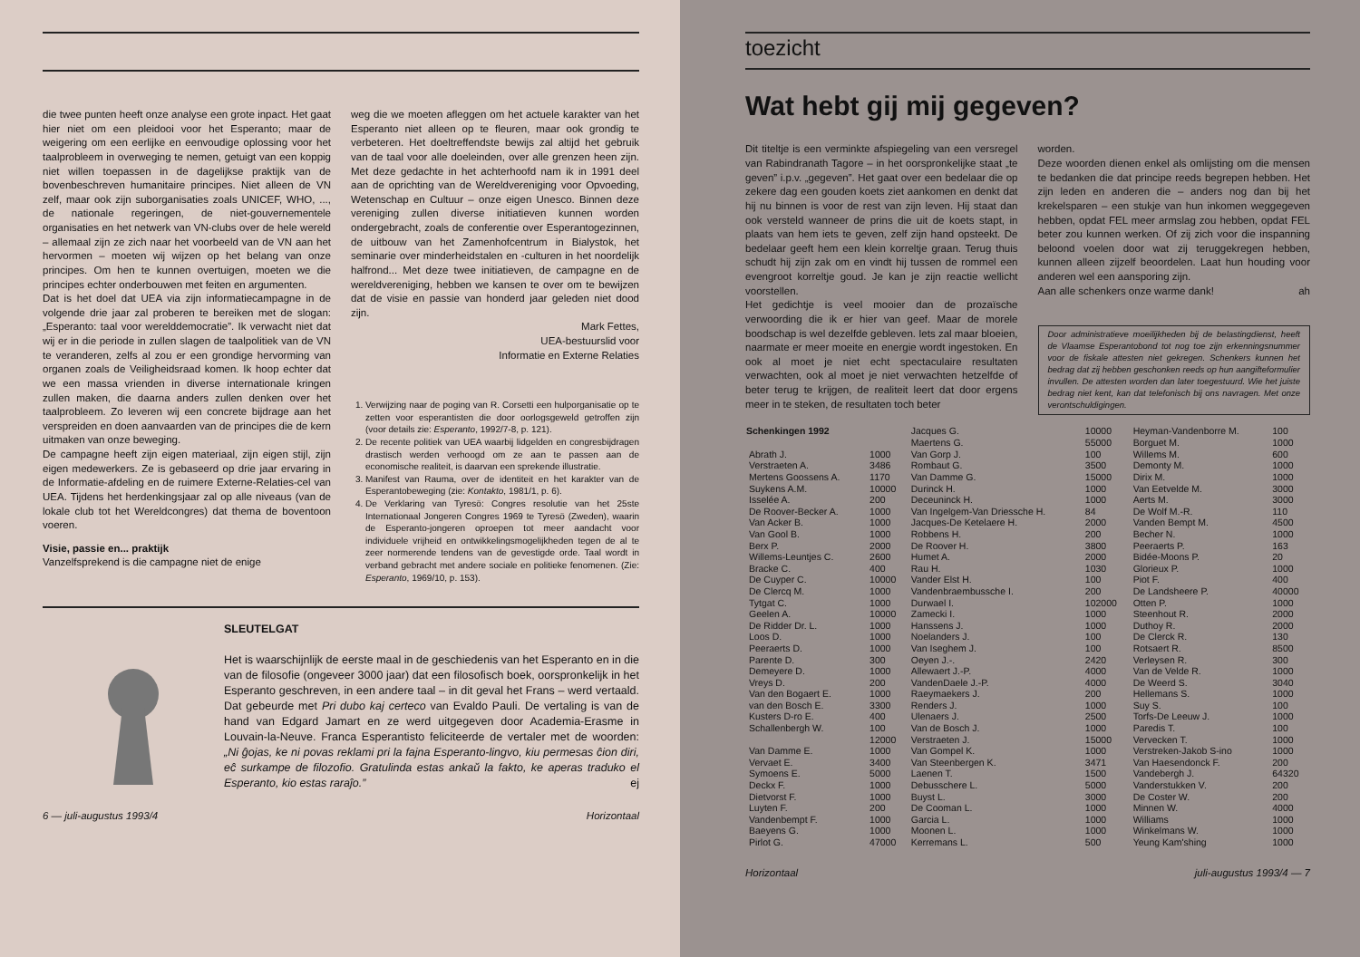die twee punten heeft onze analyse een grote inpact. Het gaat hier niet om een pleidooi voor het Esperanto; maar de weigering om een eerlijke en eenvoudige oplossing voor het taalprobleem in overweging te nemen, getuigt van een koppig niet willen toepassen in de dagelijkse praktijk van de bovenbeschreven humanitaire principes. Niet alleen de VN zelf, maar ook zijn suborganisaties zoals UNICEF, WHO, ..., de nationale regeringen, de niet-gouvernementele organisaties en het netwerk van VN-clubs over de hele wereld – allemaal zijn ze zich naar het voorbeeld van de VN aan het hervormen – moeten wij wijzen op het belang van onze principes. Om hen te kunnen overtuigen, moeten we die principes echter onderbouwen met feiten en argumenten.
Dat is het doel dat UEA via zijn informatiecampagne in de volgende drie jaar zal proberen te bereiken met de slogan: „Esperanto: taal voor werelddemocratie”. Ik verwacht niet dat wij er in die periode in zullen slagen de taalpolitiek van de VN te veranderen, zelfs al zou er een grondige hervorming van organen zoals de Veiligheidsraad komen. Ik hoop echter dat we een massa vrienden in diverse internationale kringen zullen maken, die daarna anders zullen denken over het taalprobleem. Zo leveren wij een concrete bijdrage aan het verspreiden en doen aanvaarden van de principes die de kern uitmaken van onze beweging.
De campagne heeft zijn eigen materiaal, zijn eigen stijl, zijn eigen medewerkers. Ze is gebaseerd op drie jaar ervaring in de Informatie-afdeling en de ruimere Externe-Relaties-cel van UEA. Tijdens het herdenkingsjaar zal op alle niveaus (van de lokale club tot het Wereldcongres) dat thema de boventoon voeren.
Visie, passie en... praktijk
Vanzelfsprekend is die campagne niet de enige
weg die we moeten afleggen om het actuele karakter van het Esperanto niet alleen op te fleuren, maar ook grondig te verbeteren. Het doeltreffendste bewijs zal altijd het gebruik van de taal voor alle doeleinden, over alle grenzen heen zijn. Met deze gedachte in het achterhoofd nam ik in 1991 deel aan de oprichting van de Wereldvereniging voor Opvoeding, Wetenschap en Cultuur – onze eigen Unesco. Binnen deze vereniging zullen diverse initiatieven kunnen worden ondergebracht, zoals de conferentie over Esperantogezinnen, de uitbouw van het Zamenhofcentrum in Bialystok, het seminarie over minderheidstalen en -culturen in het noordelijk halfrond... Met deze twee initiatieven, de campagne en de wereldvereniging, hebben we kansen te over om te bewijzen dat de visie en passie van honderd jaar geleden niet dood zijn.
Mark Fettes,
UEA-bestuurslid voor
Informatie en Externe Relaties
1. Verwijzing naar de poging van R. Corsetti een hulporganisatie op te zetten voor esperantisten die door oorlogsgeweld getroffen zijn (voor details zie: Esperanto, 1992/7-8, p. 121).
2. De recente politiek van UEA waarbij lidgelden en congresbijdragen drastisch werden verhoogd om ze aan te passen aan de economische realiteit, is daarvan een sprekende illustratie.
3. Manifest van Rauma, over de identiteit en het karakter van de Esperantobeweging (zie: Kontakto, 1981/1, p. 6).
4. De Verklaring van Tyresö: Congres resolutie van het 25ste Internationaal Jongeren Congres 1969 te Tyresö (Zweden), waarin de Esperanto-jongeren oproepen tot meer aandacht voor individuele vrijheid en ontwikkelingsmogelijkheden tegen de al te zeer normerende tendens van de gevestigde orde. Taal wordt in verband gebracht met andere sociale en politieke fenomenen. (Zie: Esperanto, 1969/10, p. 153).
SLEUTELGAT
Het is waarschijnlijk de eerste maal in de geschiedenis van het Esperanto en in die van de filosofie (ongeveer 3000 jaar) dat een filosofisch boek, oorspronkelijk in het Esperanto geschreven, in een andere taal – in dit geval het Frans – werd vertaald. Dat gebeurde met Pri dubo kaj certeco van Evaldo Pauli. De vertaling is van de hand van Edgard Jamart en ze werd uitgegeven door Academia-Erasme in Louvain-la-Neuve. Franca Esperantisto feliciteerde de vertaler met de woorden: „Ni ĝojas, ke ni povas reklami pri la fajna Esperanto-lingvo, kiu permesas ĉion diri, eĉ surkampe de filozofio. Gratulinda estas ankaŭ la fakto, ke aperas traduko el Esperanto, kio estas raraĵo.” ej
6 — juli-augustus 1993/4 Horizontaal
toezicht
Wat hebt gij mij gegeven?
Dit titeltje is een verminkte afspiegeling van een versregel van Rabindranath Tagore – in het oorspronkelijke staat „te geven” i.p.v. „gegeven”. Het gaat over een bedelaar die op zekere dag een gouden koets ziet aankomen en denkt dat hij nu binnen is voor de rest van zijn leven. Hij staat dan ook versteld wanneer de prins die uit de koets stapt, in plaats van hem iets te geven, zelf zijn hand opsteekt. De bedelaar geeft hem een klein korreltje graan. Terug thuis schudt hij zijn zak om en vindt hij tussen de rommel een evengroot korreltje goud. Je kan je zijn reactie wellicht voorstellen.
Het gedichtje is veel mooier dan de prozaïsche verwoording die ik er hier van geef. Maar de morele boodschap is wel dezelfde gebleven. Iets zal maar bloeien, naarmate er meer moeite en energie wordt ingestoken. En ook al moet je niet echt spectaculaire resultaten verwachten, ook al moet je niet verwachten hetzelfde of beter terug te krijgen, de realiteit leert dat door ergens meer in te steken, de resultaten toch beter
worden.
Deze woorden dienen enkel als omlijsting om die mensen te bedanken die dat principe reeds begrepen hebben. Het zijn leden en anderen die – anders nog dan bij het krekelsparen – een stukje van hun inkomen weggegeven hebben, opdat FEL meer armslag zou hebben, opdat FEL beter zou kunnen werken. Of zij zich voor die inspanning beloond voelen door wat zij teruggekregen hebben, kunnen alleen zijzelf beoordelen. Laat hun houding voor anderen wel een aansporing zijn.
Aan alle schenkers onze warme dank! ah
Door administratieve moeilijkheden bij de belastingdienst, heeft de Vlaamse Esperantobond tot nog toe zijn erkenningsnummer voor de fiskale attesten niet gekregen. Schenkers kunnen het bedrag dat zij hebben geschonken reeds op hun aangifteformulier invullen. De attesten worden dan later toegestuurd. Wie het juiste bedrag niet kent, kan dat telefonisch bij ons navragen. Met onze verontschuldigingen.
| Schenkingen 1992 | | Jacques G. | 10000 | Heyman-Vandenborre M. | 100 |
| | | Maertens G. | 55000 | Borguet M. | 1000 |
| Abrath J. | 1000 | Van Gorp J. | 100 | Willems M. | 600 |
| Verstraeten A. | 3486 | Rombaut G. | 3500 | Demonty M. | 1000 |
| Mertens Goossens A. | 1170 | Van Damme G. | 15000 | Dirix M. | 1000 |
| Suykens A.M. | 10000 | Durinck H. | 1000 | Van Eetvelde M. | 3000 |
| Isselée A. | 200 | Deceuninck H. | 1000 | Aerts M. | 3000 |
| De Roover-Becker A. | 1000 | Van Ingelgem-Van Driessche H. | 84 | De Wolf M.-R. | 110 |
| Van Acker B. | 1000 | Jacques-De Ketelaere H. | 2000 | Vanden Bempt M. | 4500 |
| Van Gool B. | 1000 | Robbens H. | 200 | Becher N. | 1000 |
| Berx P. | 2000 | De Roover H. | 3800 | Peeraerts P. | 163 |
| Willems-Leuntjes C. | 2600 | Humet A. | 2000 | Bidée-Moons P. | 20 |
| Bracke C. | 400 | Rau H. | 1030 | Glorieux P. | 1000 |
| De Cuyper C. | 10000 | Vander Elst H. | 100 | Piot F. | 400 |
| De Clercq M. | 1000 | Vandenbraembussche I. | 200 | De Landsheere P. | 40000 |
| Tytgat C. | 1000 | Durwael I. | 102000 | Otten P. | 1000 |
| Geelen A. | 10000 | Zamecki I. | 1000 | Steenhout R. | 2000 |
| De Ridder Dr. L. | 1000 | Hanssens J. | 1000 | Duthoy R. | 2000 |
| Loos D. | 1000 | Noelanders J. | 100 | De Clerck R. | 130 |
| Peeraerts D. | 1000 | Van Iseghem J. | 100 | Rotsaert R. | 8500 |
| Parente D. | 300 | Oeyen J.-. | 2420 | Verleysen R. | 300 |
| Demeyere D. | 1000 | Allewaert J.-P. | 4000 | Van de Velde R. | 1000 |
| Vreys D. | 200 | VandenDaele J.-P. | 4000 | De Weerd S. | 3040 |
| Van den Bogaert E. | 1000 | Raeymaekers J. | 200 | Hellemans S. | 1000 |
| van den Bosch E. | 3300 | Renders J. | 1000 | Suy S. | 100 |
| Kusters D-ro E. | 400 | Ulenaers J. | 2500 | Torfs-De Leeuw J. | 1000 |
| Schallenbergh W. | 100 | Van de Bosch J. | 1000 | Paredis T. | 100 |
| | 12000 | Verstraeten J. | 15000 | Vervecken T. | 1000 |
| Van Damme E. | 1000 | Van Gompel K. | 1000 | Verstreken-Jakob S-ino | 1000 |
| Vervaet E. | 3400 | Van Steenbergen K. | 3471 | Van Haesendonck F. | 200 |
| Symoens E. | 5000 | Laenen T. | 1500 | Vandebergh J. | 64320 |
| Deckx F. | 1000 | Debusschere L. | 5000 | Vanderstukken V. | 200 |
| Dietvorst F. | 1000 | Buyst L. | 3000 | De Coster W. | 200 |
| Luyten F. | 200 | De Cooman L. | 1000 | Minnen W. | 4000 |
| Vandenbempt F. | 1000 | Garcia L. | 1000 | Williams | 1000 |
| Baeyens G. | 1000 | Moonen L. | 1000 | Winkelmans W. | 1000 |
| Pirlot G. | 47000 | Kerremans L. | 500 | Yeung Kam'shing | 1000 |
Horizontaal juli-augustus 1993/4 — 7